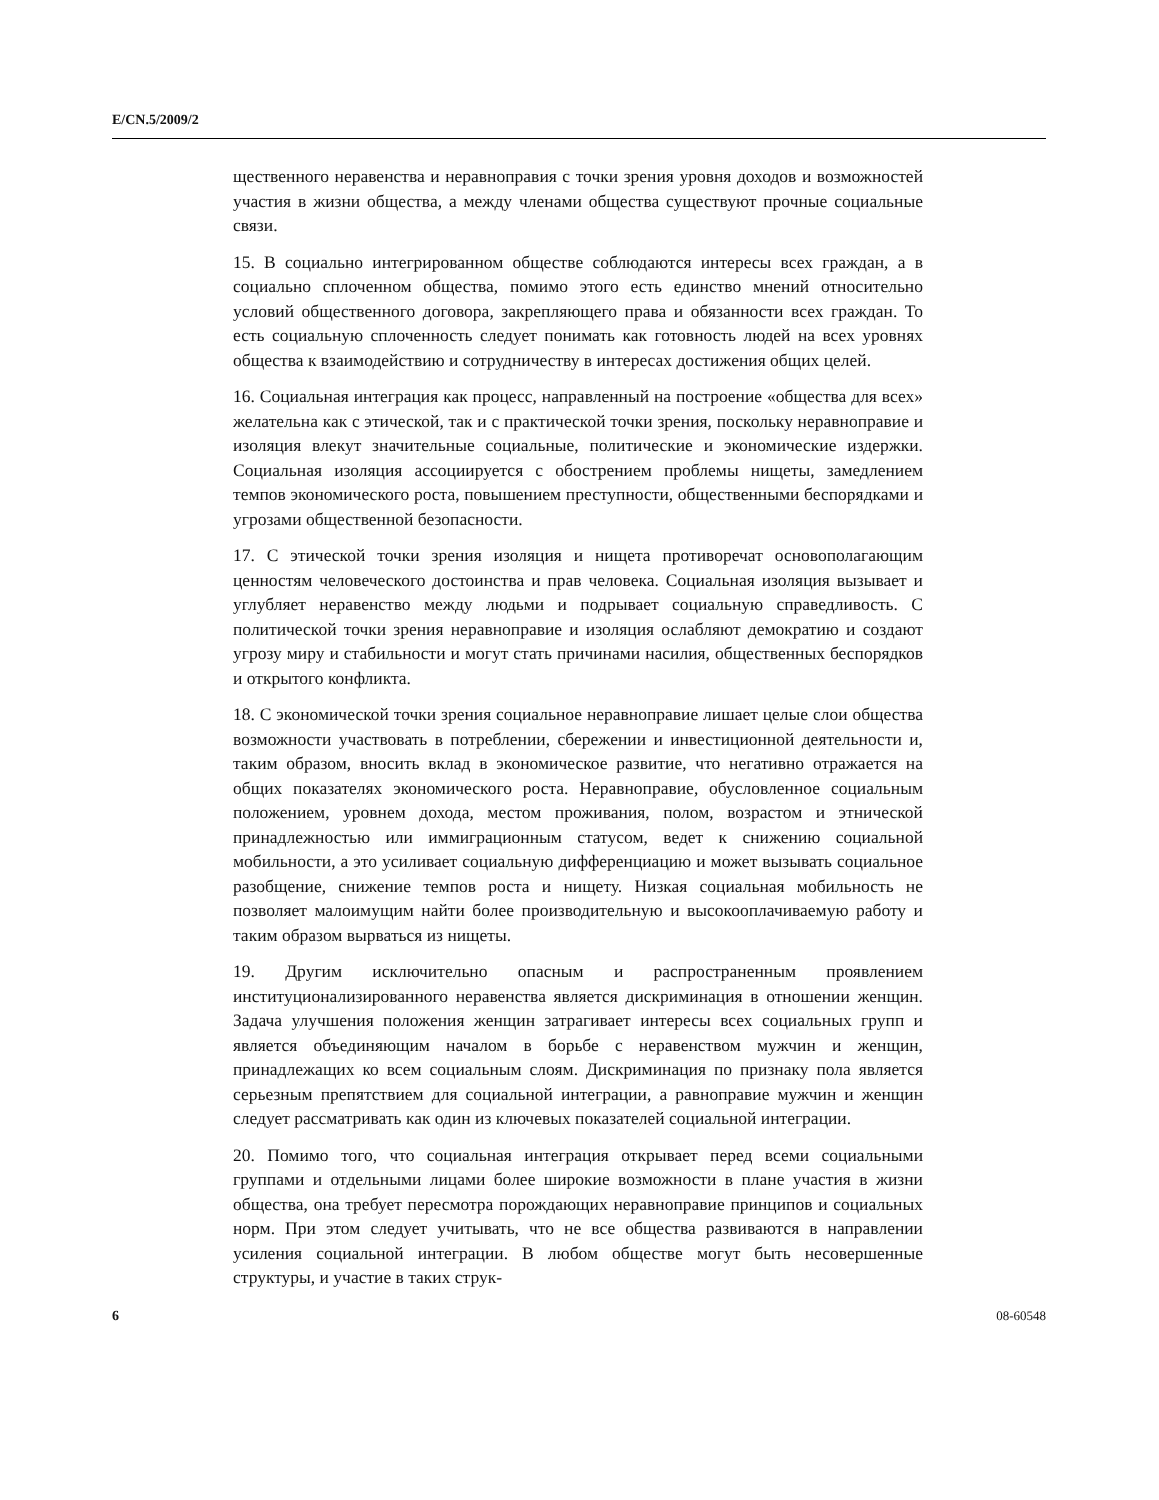E/CN.5/2009/2
щественного неравенства и неравноправия с точки зрения уровня доходов и возможностей участия в жизни общества, а между членами общества существуют прочные социальные связи.
15. В социально интегрированном обществе соблюдаются интересы всех граждан, а в социально сплоченном общества, помимо этого есть единство мнений относительно условий общественного договора, закрепляющего права и обязанности всех граждан. То есть социальную сплоченность следует понимать как готовность людей на всех уровнях общества к взаимодействию и сотрудничеству в интересах достижения общих целей.
16. Социальная интеграция как процесс, направленный на построение «общества для всех» желательна как с этической, так и с практической точки зрения, поскольку неравноправие и изоляция влекут значительные социальные, политические и экономические издержки. Социальная изоляция ассоциируется с обострением проблемы нищеты, замедлением темпов экономического роста, повышением преступности, общественными беспорядками и угрозами общественной безопасности.
17. С этической точки зрения изоляция и нищета противоречат основополагающим ценностям человеческого достоинства и прав человека. Социальная изоляция вызывает и углубляет неравенство между людьми и подрывает социальную справедливость. С политической точки зрения неравноправие и изоляция ослабляют демократию и создают угрозу миру и стабильности и могут стать причинами насилия, общественных беспорядков и открытого конфликта.
18. С экономической точки зрения социальное неравноправие лишает целые слои общества возможности участвовать в потреблении, сбережении и инвестиционной деятельности и, таким образом, вносить вклад в экономическое развитие, что негативно отражается на общих показателях экономического роста. Неравноправие, обусловленное социальным положением, уровнем дохода, местом проживания, полом, возрастом и этнической принадлежностью или иммиграционным статусом, ведет к снижению социальной мобильности, а это усиливает социальную дифференциацию и может вызывать социальное разобщение, снижение темпов роста и нищету. Низкая социальная мобильность не позволяет малоимущим найти более производительную и высокооплачиваемую работу и таким образом вырваться из нищеты.
19. Другим исключительно опасным и распространенным проявлением институционализированного неравенства является дискриминация в отношении женщин. Задача улучшения положения женщин затрагивает интересы всех социальных групп и является объединяющим началом в борьбе с неравенством мужчин и женщин, принадлежащих ко всем социальным слоям. Дискриминация по признаку пола является серьезным препятствием для социальной интеграции, а равноправие мужчин и женщин следует рассматривать как один из ключевых показателей социальной интеграции.
20. Помимо того, что социальная интеграция открывает перед всеми социальными группами и отдельными лицами более широкие возможности в плане участия в жизни общества, она требует пересмотра порождающих неравноправие принципов и социальных норм. При этом следует учитывать, что не все общества развиваются в направлении усиления социальной интеграции. В любом обществе могут быть несовершенные структуры, и участие в таких струк-
6 08-60548